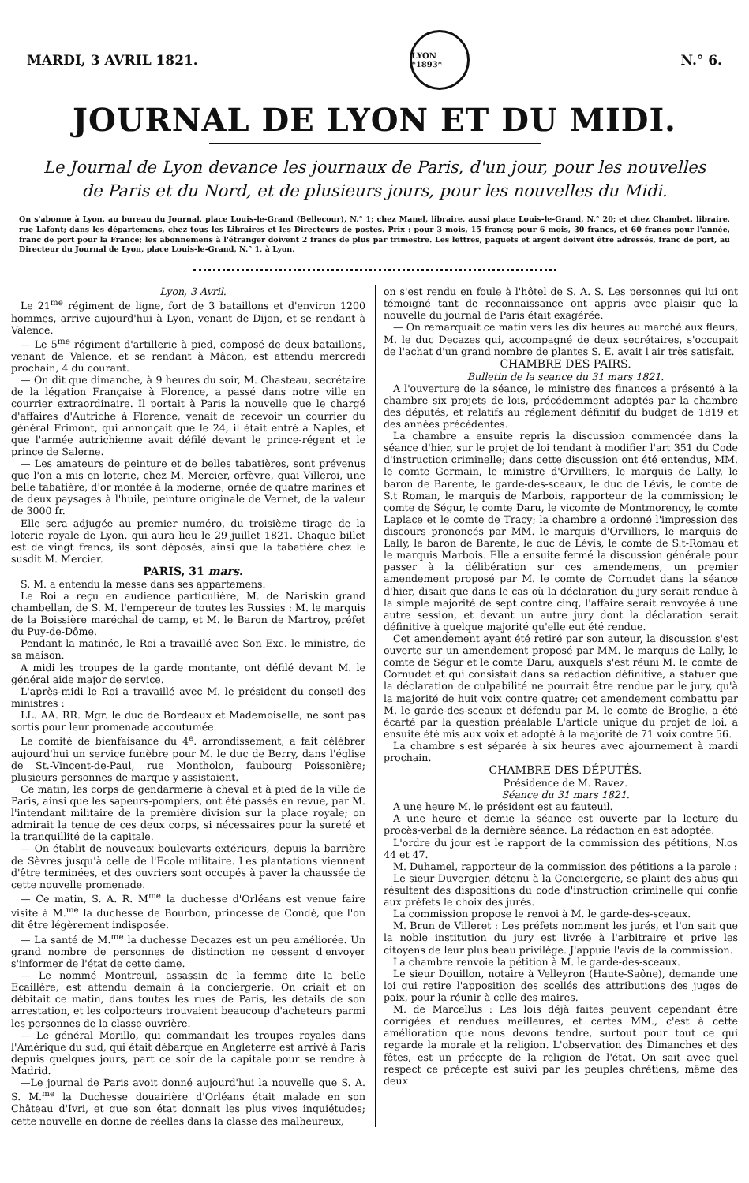MARDI, 3 AVRIL 1821.
LYON *1893*
N.° 6.
JOURNAL DE LYON ET DU MIDI.
Le Journal de Lyon devance les journaux de Paris, d'un jour, pour les nouvelles de Paris et du Nord, et de plusieurs jours, pour les nouvelles du Midi.
On s'abonne à Lyon, au bureau du Journal, place Louis-le-Grand (Bellecour), N.° 1; chez Manel, libraire, aussi place Louis-le-Grand, N.° 20; et chez Chambet, libraire, rue Lafont; dans les départemens, chez tous les Libraires et les Directeurs de postes. Prix : pour 3 mois, 15 francs; pour 6 mois, 30 francs, et 60 francs pour l'année, franc de port pour la France; les abonnemens à l'étranger doivent 2 francs de plus par trimestre. Les lettres, paquets et argent doivent être adressés, franc de port, au Directeur du Journal de Lyon, place Louis-le-Grand, N.° 1, à Lyon.
Lyon, 3 Avril.
Le 21<sup>me</sup> régiment de ligne, fort de 3 bataillons et d'environ 1200 hommes, arrive aujourd'hui à Lyon, venant de Dijon, et se rendant à Valence.
— Le 5<sup>me</sup> régiment d'artillerie à pied, composé de deux bataillons, venant de Valence, et se rendant à Mâcon, est attendu mercredi prochain, 4 du courant.
— On dit que dimanche, à 9 heures du soir, M. Chasteau, secrétaire de la légation Française à Florence, a passé dans notre ville en courrier extraordinaire. Il portait à Paris la nouvelle que le chargé d'affaires d'Autriche à Florence, venait de recevoir un courrier du général Frimont, qui annonçait que le 24, il était entré à Naples, et que l'armée autrichienne avait défilé devant le prince-régent et le prince de Salerne.
— Les amateurs de peinture et de belles tabatières, sont prévenus que l'on a mis en loterie, chez M. Mercier, orfèvre, quai Villeroi, une belle tabatière, d'or montée à la moderne, ornée de quatre marines et de deux paysages à l'huile, peinture originale de Vernet, de la valeur de 3000 fr.
Elle sera adjugée au premier numéro, du troisième tirage de la loterie royale de Lyon, qui aura lieu le 29 juillet 1821. Chaque billet est de vingt francs, ils sont déposés, ainsi que la tabatière chez le susdit M. Mercier.
PARIS, 31 mars.
S. M. a entendu la messe dans ses appartemens.
Le Roi a reçu en audience particulière, M. de Nariskin grand chambellan, de S. M. l'empereur de toutes les Russies : M. le marquis de la Boissière maréchal de camp, et M. le Baron de Martroy, préfet du Puy-de-Dôme.
Pendant la matinée, le Roi a travaillé avec Son Exc. le ministre, de sa maison.
A midi les troupes de la garde montante, ont défilé devant M. le général aide major de service.
L'après-midi le Roi a travaillé avec M. le président du conseil des ministres :
LL. AA. RR. Mgr. le duc de Bordeaux et Mademoiselle, ne sont pas sortis pour leur promenade accoutumée.
Le comité de bienfaisance du 4<sup>e</sup>. arrondissement, a fait célébrer aujourd'hui un service funèbre pour M. le duc de Berry, dans l'église de St.-Vincent-de-Paul, rue Montholon, faubourg Poissonière; plusieurs personnes de marque y assistaient.
Ce matin, les corps de gendarmerie à cheval et à pied de la ville de Paris, ainsi que les sapeurs-pompiers, ont été passés en revue, par M. l'intendant militaire de la première division sur la place royale; on admirait la tenue de ces deux corps, si nécessaires pour la sureté et la tranquillité de la capitale.
— On établit de nouveaux boulevarts extérieurs, depuis la barrière de Sèvres jusqu'à celle de l'Ecole militaire. Les plantations viennent d'être terminées, et des ouvriers sont occupés à paver la chaussée de cette nouvelle promenade.
— Ce matin, S. A. R. M<sup>me</sup> la duchesse d'Orléans est venue faire visite à M.<sup>me</sup> la duchesse de Bourbon, princesse de Condé, que l'on dit être légèrement indisposée.
— La santé de M.<sup>me</sup> la duchesse Decazes est un peu améliorée. Un grand nombre de personnes de distinction ne cessent d'envoyer s'informer de l'état de cette dame.
— Le nommé Montreuil, assassin de la femme dite la belle Ecaillère, est attendu demain à la conciergerie. On criait et on débitait ce matin, dans toutes les rues de Paris, les détails de son arrestation, et les colporteurs trouvaient beaucoup d'acheteurs parmi les personnes de la classe ouvrière.
— Le général Morillo, qui commandait les troupes royales dans l'Amérique du sud, qui était débarqué en Angleterre est arrivé à Paris depuis quelques jours, part ce soir de la capitale pour se rendre à Madrid.
—Le journal de Paris avoit donné aujourd'hui la nouvelle que S. A. S. M.<sup>me</sup> la Duchesse douairière d'Orléans était malade en son Château d'Ivri, et que son état donnait les plus vives inquiétudes; cette nouvelle en donne de réelles dans la classe des malheureux,
on s'est rendu en foule à l'hôtel de S. A. S. Les personnes qui lui ont témoigné tant de reconnaissance ont appris avec plaisir que la nouvelle du journal de Paris était exagérée.
— On remarquait ce matin vers les dix heures au marché aux fleurs, M. le duc Decazes qui, accompagné de deux secrétaires, s'occupait de l'achat d'un grand nombre de plantes S. E. avait l'air très satisfait.
CHAMBRE DES PAIRS.
Bulletin de la seance du 31 mars 1821.
A l'ouverture de la séance, le ministre des finances a présenté à la chambre six projets de lois, précédemment adoptés par la chambre des députés, et relatifs au réglement définitif du budget de 1819 et des années précédentes.
La chambre a ensuite repris la discussion commencée dans la séance d'hier, sur le projet de loi tendant à modifier l'art 351 du Code d'instruction criminelle; dans cette discussion ont été entendus, MM. le comte Germain, le ministre d'Orvilliers, le marquis de Lally, le baron de Barente, le garde-des-sceaux, le duc de Lévis, le comte de S.t Roman, le marquis de Marbois, rapporteur de la commission; le comte de Ségur, le comte Daru, le vicomte de Montmorency, le comte Laplace et le comte de Tracy; la chambre a ordonné l'impression des discours prononcés par MM. le marquis d'Orvilliers, le marquis de Lally, le baron de Barente, le duc de Lévis, le comte de S.t-Romau et le marquis Marbois. Elle a ensuite fermé la discussion générale pour passer à la délibération sur ces amendemens, un premier amendement proposé par M. le comte de Cornudet dans la séance d'hier, disait que dans le cas où la déclaration du jury serait rendue à la simple majorité de sept contre cinq, l'affaire serait renvoyée à une autre session, et devant un autre jury dont la déclaration serait définitive à quelque majorité qu'elle eut été rendue.
Cet amendement ayant été retiré par son auteur, la discussion s'est ouverte sur un amendement proposé par MM. le marquis de Lally, le comte de Ségur et le comte Daru, auxquels s'est réuni M. le comte de Cornudet et qui consistait dans sa rédaction définitive, a statuer que la déclaration de culpabilité ne pourrait être rendue par le jury, qu'à la majorité de huit voix contre quatre; cet amendement combattu par M. le garde-des-sceaux et défendu par M. le comte de Broglie, a été écarté par la question préalable L'article unique du projet de loi, a ensuite été mis aux voix et adopté à la majorité de 71 voix contre 56.
La chambre s'est séparée à six heures avec ajournement à mardi prochain.
CHAMBRE DES DÉPUTÉS.
Présidence de M. Ravez.
Séance du 31 mars 1821.
A une heure M. le président est au fauteuil.
A une heure et demie la séance est ouverte par la lecture du procès-verbal de la dernière séance. La rédaction en est adoptée.
L'ordre du jour est le rapport de la commission des pétitions, N.os 44 et 47.
M. Duhamel, rapporteur de la commission des pétitions a la parole :
Le sieur Duvergier, détenu à la Conciergerie, se plaint des abus qui résultent des dispositions du code d'instruction criminelle qui confie aux préfets le choix des jurés.
La commission propose le renvoi à M. le garde-des-sceaux.
M. Brun de Villeret : Les préfets nomment les jurés, et l'on sait que la noble institution du jury est livrée à l'arbitraire et prive les citoyens de leur plus beau privilège. J'appuie l'avis de la commission.
La chambre renvoie la pétition à M. le garde-des-sceaux.
Le sieur Douillon, notaire à Velleyron (Haute-Saône), demande une loi qui retire l'apposition des scellés des attributions des juges de paix, pour la réunir à celle des maires.
M. de Marcellus : Les lois déjà faites peuvent cependant être corrigées et rendues meilleures, et certes MM., c'est à cette amélioration que nous devons tendre, surtout pour tout ce qui regarde la morale et la religion. L'observation des Dimanches et des fêtes, est un précepte de la religion de l'état. On sait avec quel respect ce précepte est suivi par les peuples chrétiens, même des deux